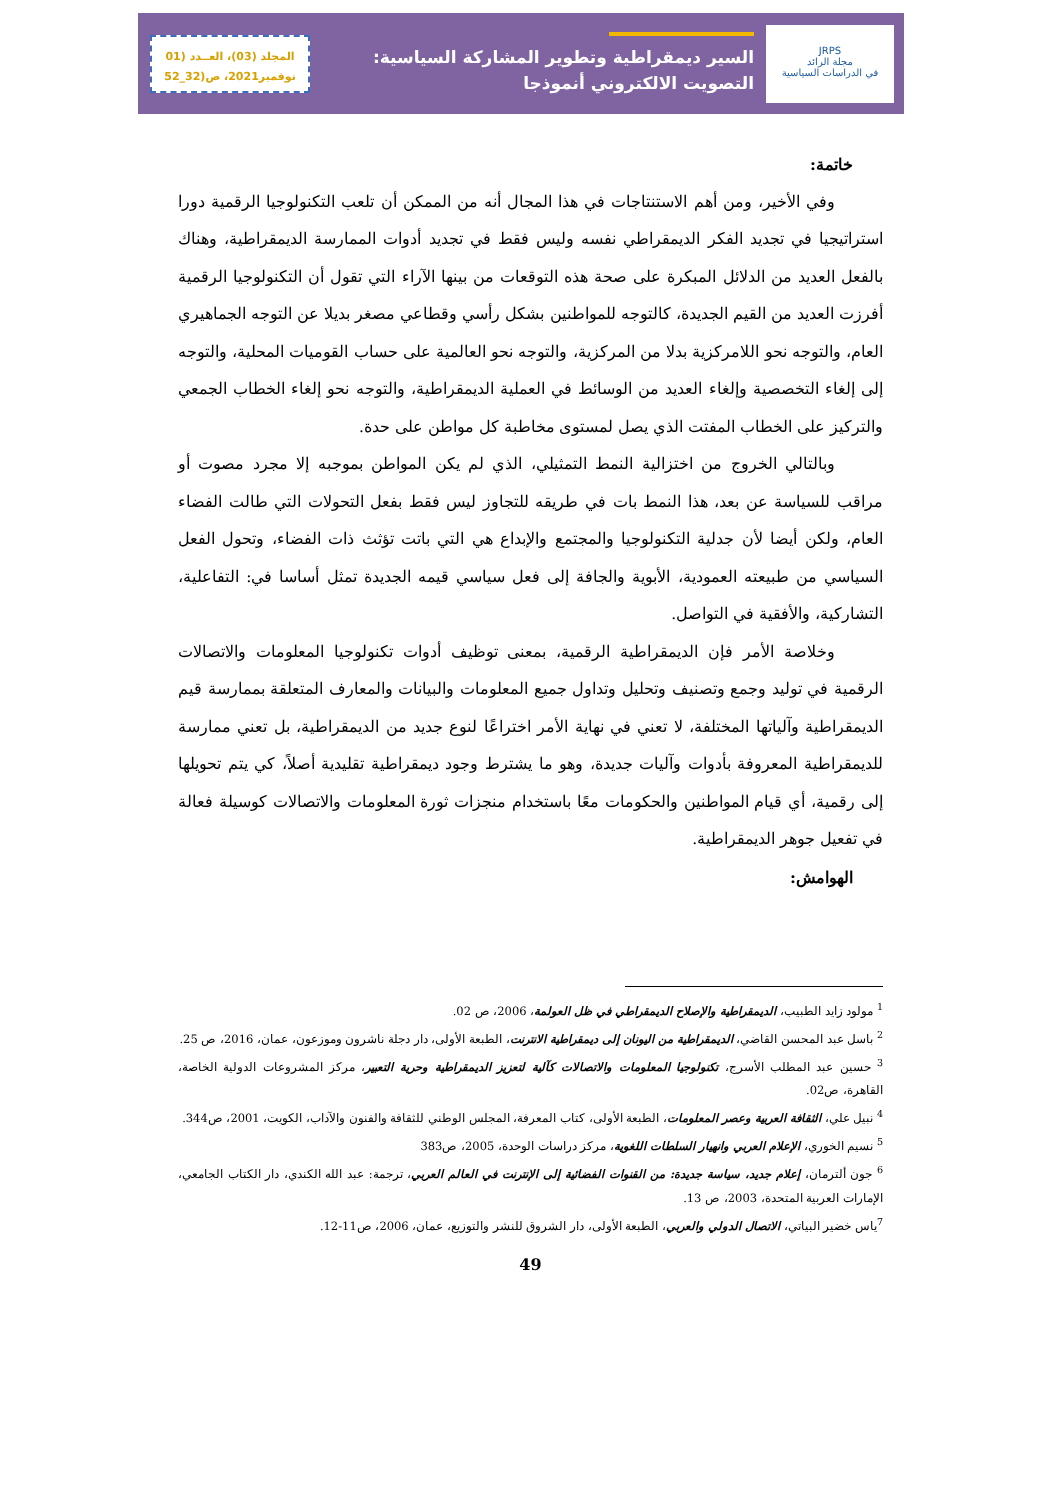JRPS
مجلة الرائد
في الدراسات السياسية
السير ديمقراطية وتطوير المشاركة السياسية:
التصويت الالكتروني أنموذجا
المجلد (03)، العــدد (01
نوفمبر2021، ص(32_52
خاتمة:
وفي الأخير، ومن أهم الاستنتاجات في هذا المجال أنه من الممكن أن تلعب التكنولوجيا الرقمية دورا استراتيجيا في تجديد الفكر الديمقراطي نفسه وليس فقط في تجديد أدوات الممارسة الديمقراطية، وهناك بالفعل العديد من الدلائل المبكرة على صحة هذه التوقعات من بينها الآراء التي تقول أن التكنولوجيا الرقمية أفرزت العديد من القيم الجديدة، كالتوجه للمواطنين بشكل رأسي وقطاعي مصغر بديلا عن التوجه الجماهيري العام، والتوجه نحو اللامركزية بدلا من المركزية، والتوجه نحو العالمية على حساب القوميات المحلية، والتوجه إلى إلغاء التخصصية وإلغاء العديد من الوسائط في العملية الديمقراطية، والتوجه نحو إلغاء الخطاب الجمعي والتركيز على الخطاب المفتت الذي يصل لمستوى مخاطبة كل مواطن على حدة.
وبالتالي الخروج من اختزالية النمط التمثيلي، الذي لم يكن المواطن بموجبه إلا مجرد مصوت أو مراقب للسياسة عن بعد، هذا النمط بات في طريقه للتجاوز ليس فقط بفعل التحولات التي طالت الفضاء العام، ولكن أيضا لأن جدلية التكنولوجيا والمجتمع والإبداع هي التي باتت تؤثث ذات الفضاء، وتحول الفعل السياسي من طبيعته العمودية، الأبوية والجافة إلى فعل سياسي قيمه الجديدة تمثل أساسا في: التفاعلية، التشاركية، والأفقية في التواصل.
وخلاصة الأمر فإن الديمقراطية الرقمية، بمعنى توظيف أدوات تكنولوجيا المعلومات والاتصالات الرقمية في توليد وجمع وتصنيف وتحليل وتداول جميع المعلومات والبيانات والمعارف المتعلقة بممارسة قيم الديمقراطية وآلياتها المختلفة، لا تعني في نهاية الأمر اختراعًا لنوع جديد من الديمقراطية، بل تعني ممارسة للديمقراطية المعروفة بأدوات وآليات جديدة، وهو ما يشترط وجود ديمقراطية تقليدية أصلاً، كي يتم تحويلها إلى رقمية، أي قيام المواطنين والحكومات معًا باستخدام منجزات ثورة المعلومات والاتصالات كوسيلة فعالة في تفعيل جوهر الديمقراطية.
الهوامش:
<sup>1</sup> مولود زايد الطبيب، الديمقراطية والإصلاح الديمقراطي في ظل العولمة، 2006، ص 02.
<sup>2</sup> باسل عبد المحسن القاضي، الديمقراطية من اليونان إلى ديمقراطية الانترنت، الطبعة الأولى، دار دجلة ناشرون وموزعون، عمان، 2016، ص 25.
<sup>3</sup> حسين عبد المطلب الأسرج، تكنولوجيا المعلومات والاتصالات كآلية لتعزيز الديمقراطية وحرية التعبير، مركز المشروعات الدولية الخاصة، القاهرة، ص02.
<sup>4</sup> نبيل علي، الثقافة العربية وعصر المعلومات، الطبعة الأولى، كتاب المعرفة، المجلس الوطني للثقافة والفنون والآداب، الكويت، 2001، ص344.
<sup>5</sup> نسيم الخوري، الإعلام العربي وانهيار السلطات اللغوية، مركز دراسات الوحدة، 2005، ص383
<sup>6</sup> جون ألترمان، إعلام جديد، سياسة جديدة: من القنوات الفضائية إلى الإنترنت في العالم العربي، ترجمة: عبد الله الكندي، دار الكتاب الجامعي، الإمارات العربية المتحدة، 2003، ص 13.
<sup>7</sup> ياس خضير البياتي، الاتصال الدولي والعربي، الطبعة الأولى، دار الشروق للنشر والتوزيع، عمان، 2006، ص11-12.
49